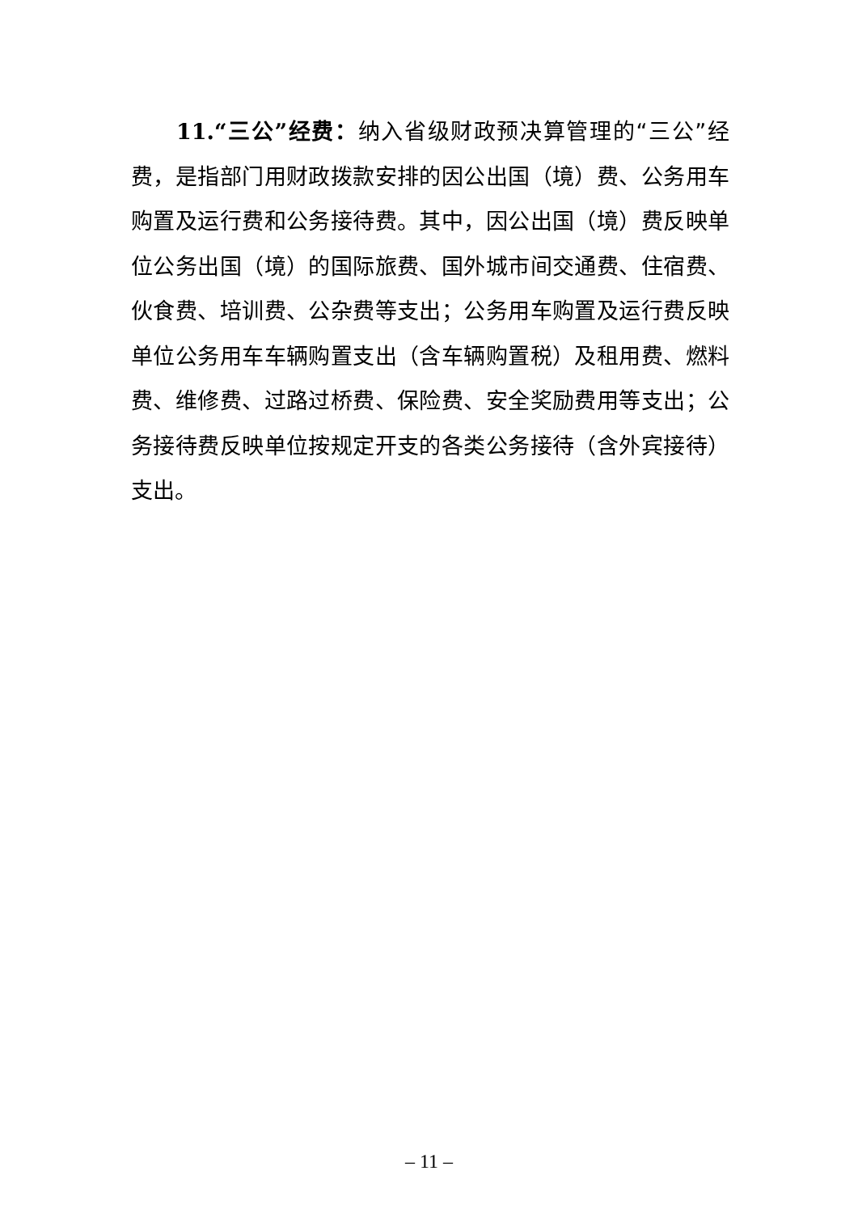11.“三公”经费：纳入省级财政预决算管理的“三公”经费，是指部门用财政拨款安排的因公出国（境）费、公务用车购置及运行费和公务接待费。其中，因公出国（境）费反映单位公务出国（境）的国际旅费、国外城市间交通费、住宿费、伙食费、培训费、公杂费等支出；公务用车购置及运行费反映单位公务用车车辆购置支出（含车辆购置税）及租用费、燃料费、维修费、过路过桥费、保险费、安全奖励费用等支出；公务接待费反映单位按规定开支的各类公务接待（含外宾接待）支出。
– 11 –